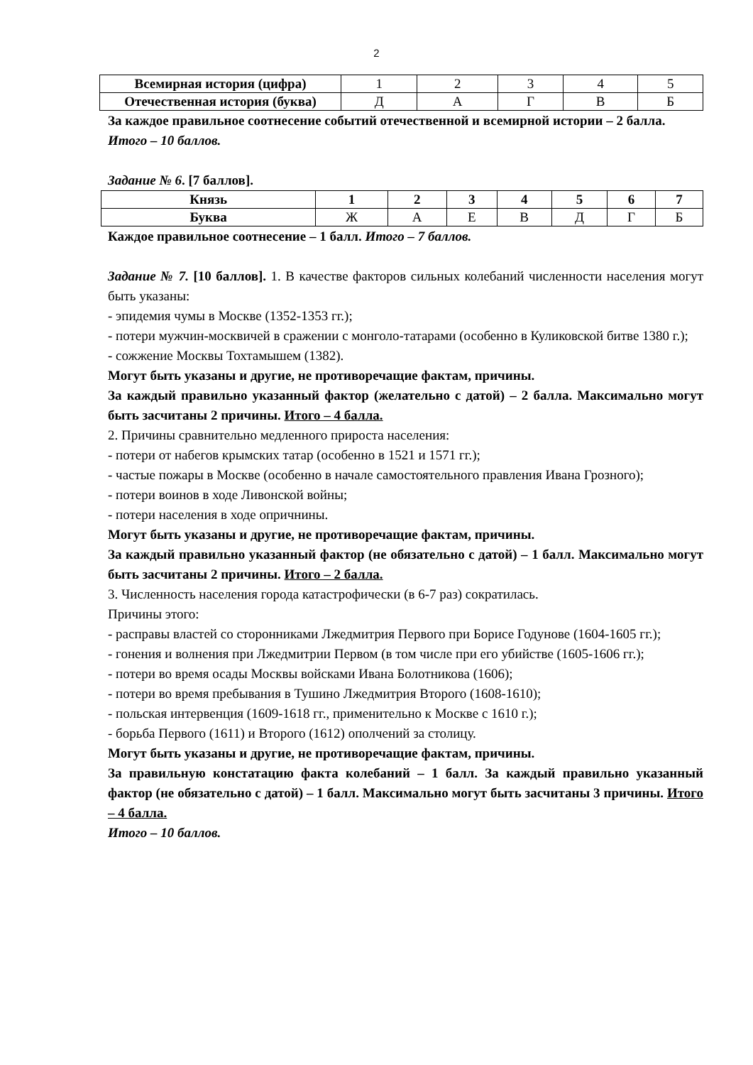2
| Всемирная история (цифра) | 1 | 2 | 3 | 4 | 5 |
| Отечественная история (буква) | Д | А | Г | В | Б |
За каждое правильное соотнесение событий отечественной и всемирной истории – 2 балла.
Итого – 10 баллов.
Задание № 6. [7 баллов].
| Князь | 1 | 2 | 3 | 4 | 5 | 6 | 7 |
| --- | --- | --- | --- | --- | --- | --- | --- |
| Буква | Ж | А | Е | В | Д | Г | Б |
Каждое правильное соотнесение – 1 балл. Итого – 7 баллов.
Задание № 7. [10 баллов]. 1. В качестве факторов сильных колебаний численности населения могут быть указаны:
- эпидемия чумы в Москве (1352-1353 гг.);
- потери мужчин-москвичей в сражении с монголо-татарами (особенно в Куликовской битве 1380 г.);
- сожжение Москвы Тохтамышем (1382).
Могут быть указаны и другие, не противоречащие фактам, причины.
За каждый правильно указанный фактор (желательно с датой) – 2 балла. Максимально могут быть засчитаны 2 причины. Итого – 4 балла.
2. Причины сравнительно медленного прироста населения:
- потери от набегов крымских татар (особенно в 1521 и 1571 гг.);
- частые пожары в Москве (особенно в начале самостоятельного правления Ивана Грозного);
- потери воинов в ходе Ливонской войны;
- потери населения в ходе опричнины.
Могут быть указаны и другие, не противоречащие фактам, причины.
За каждый правильно указанный фактор (не обязательно с датой) – 1 балл. Максимально могут быть засчитаны 2 причины. Итого – 2 балла.
3. Численность населения города катастрофически (в 6-7 раз) сократилась.
Причины этого:
- расправы властей со сторонниками Лжедмитрия Первого при Борисе Годунове (1604-1605 гг.);
- гонения и волнения при Лжедмитрии Первом (в том числе при его убийстве (1605-1606 гг.);
- потери во время осады Москвы войсками Ивана Болотникова (1606);
- потери во время пребывания в Тушино Лжедмитрия Второго (1608-1610);
- польская интервенция (1609-1618 гг., применительно к Москве с 1610 г.);
- борьба Первого (1611) и Второго (1612) ополчений за столицу.
Могут быть указаны и другие, не противоречащие фактам, причины.
За правильную констатацию факта колебаний – 1 балл. За каждый правильно указанный фактор (не обязательно с датой) – 1 балл. Максимально могут быть засчитаны 3 причины. Итого – 4 балла.
Итого – 10 баллов.